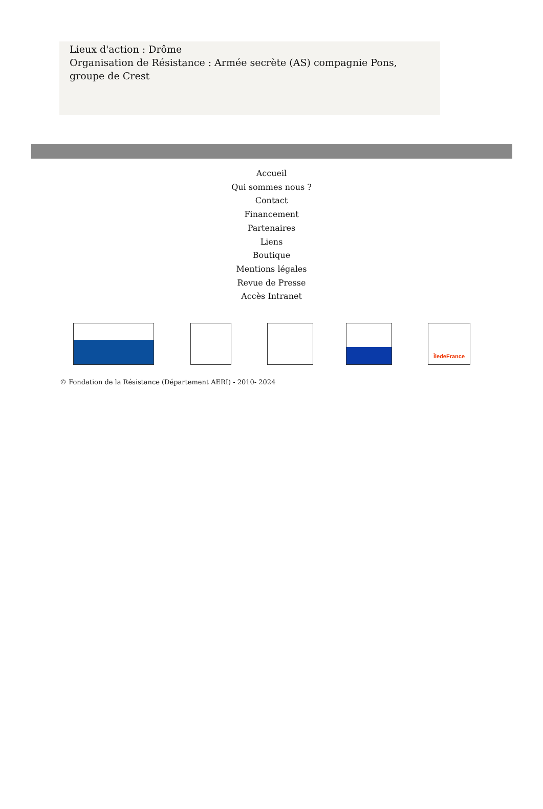Lieux d'action : Drôme
Organisation de Résistance : Armée secrète (AS) compagnie Pons, groupe de Crest
Accueil
Qui sommes nous ?
Contact
Financement
Partenaires
Liens
Boutique
Mentions légales
Revue de Presse
Accès Intranet
ÎledeFrance
© Fondation de la Résistance (Département AERI) - 2010- 2024